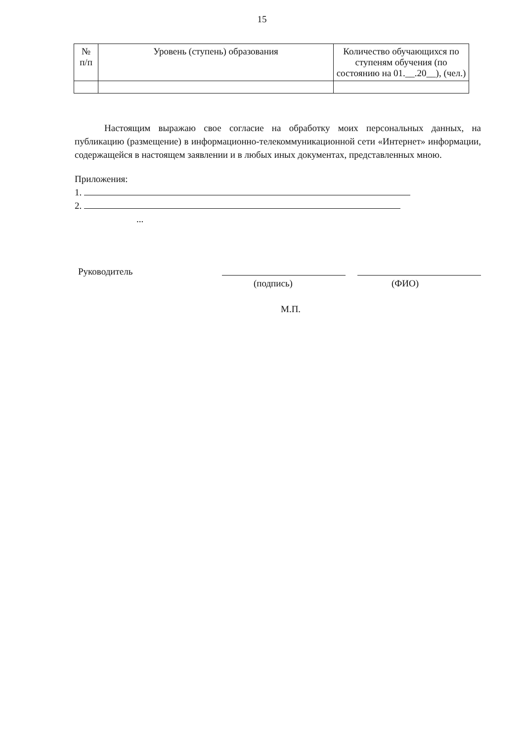15
| № п/п | Уровень (ступень) образования | Количество обучающихся по ступеням обучения (по состоянию на 01.__.20__), (чел.) |
| --- | --- | --- |
Настоящим выражаю свое согласие на обработку моих персональных данных, на публикацию (размещение) в информационно-телекоммуникационной сети «Интернет» информации, содержащейся в настоящем заявлении и в любых иных документах, представленных мною.
Приложения:
1.
2.
...
Руководитель
(подпись) (ФИО)
М.П.